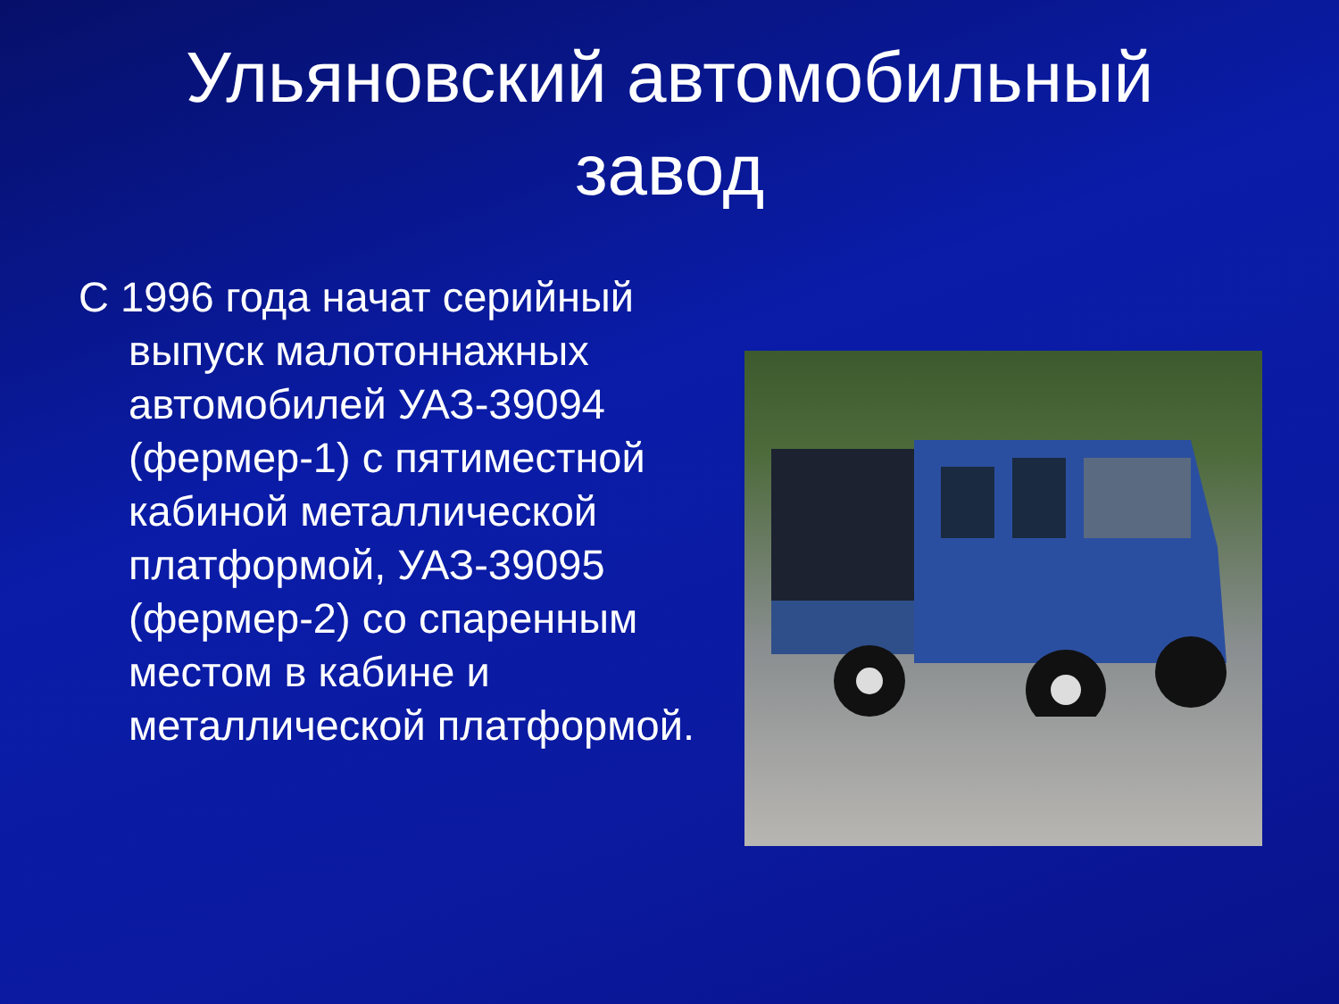Ульяновский автомобильный
завод
С 1996 года начат серийный выпуск малотоннажных автомобилей УАЗ-39094 (фермер-1) с пятиместной кабиной металлической платформой, УАЗ-39095 (фермер-2) со спаренным местом в кабине и металлической платформой.